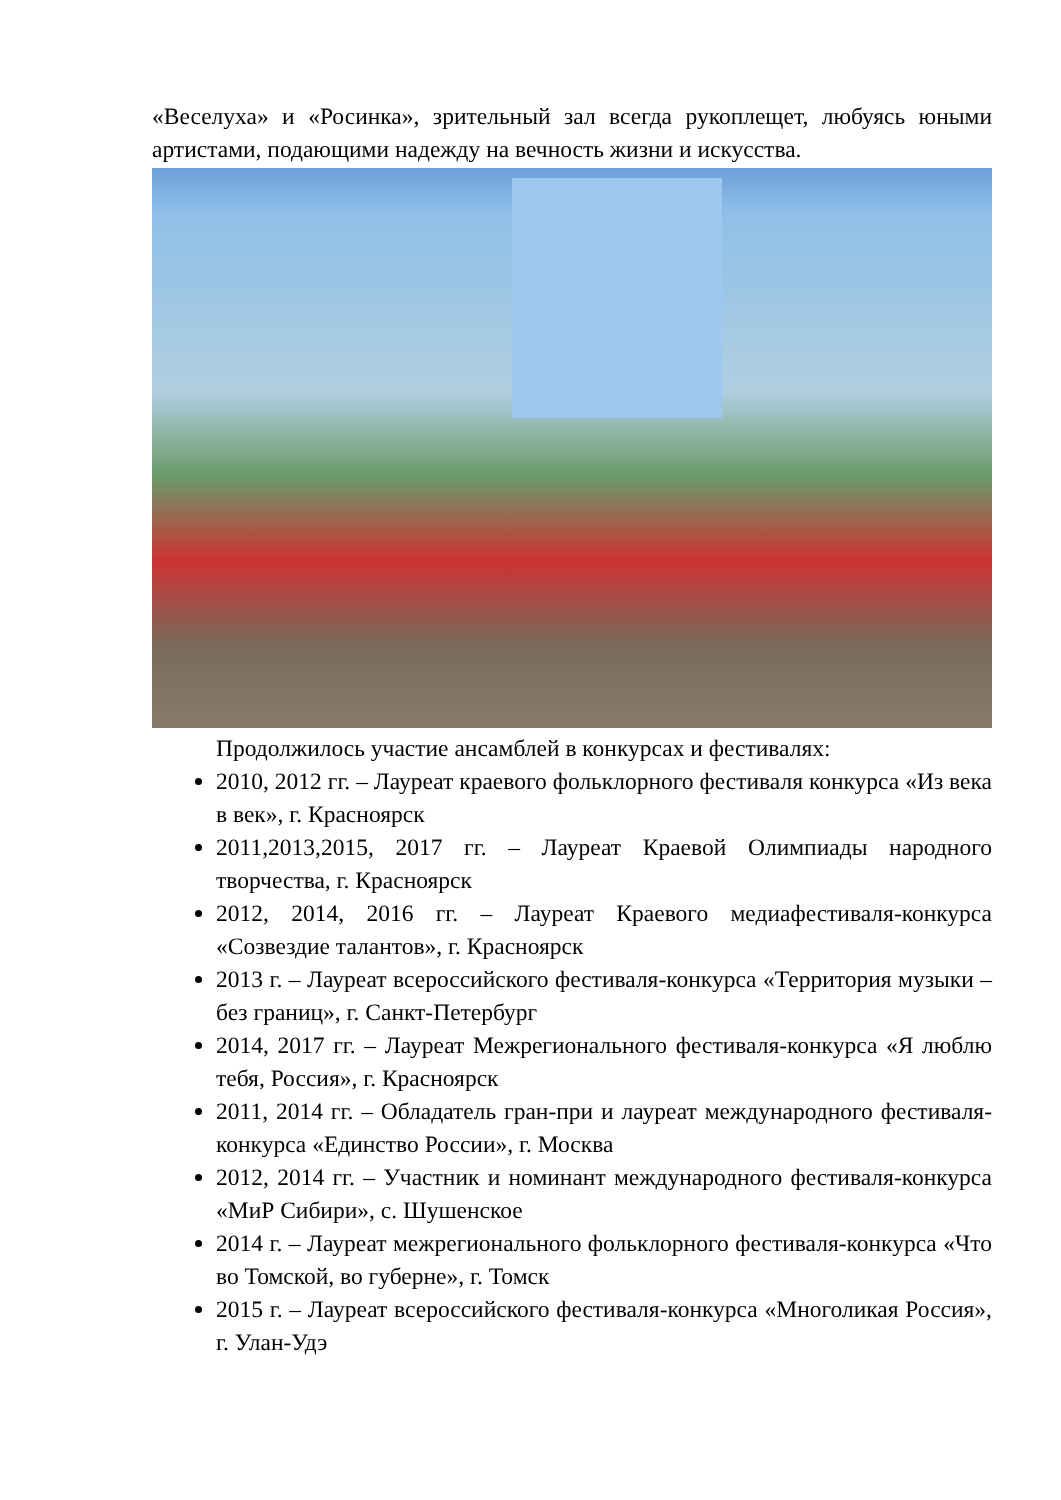«Веселуха» и «Росинка», зрительный зал всегда рукоплещет, любуясь юными артистами, подающими надежду на вечность жизни и искусства.
Продолжилось участие ансамблей в конкурсах и фестивалях:
2010, 2012 гг. – Лауреат краевого фольклорного фестиваля конкурса «Из века в век», г. Красноярск
2011,2013,2015, 2017 гг. – Лауреат Краевой Олимпиады народного творчества, г. Красноярск
2012, 2014, 2016 гг. – Лауреат Краевого медиафестиваля-конкурса «Созвездие талантов», г. Красноярск
2013 г. – Лауреат всероссийского фестиваля-конкурса «Территория музыки – без границ», г. Санкт-Петербург
2014, 2017 гг. – Лауреат Межрегионального фестиваля-конкурса «Я люблю тебя, Россия», г. Красноярск
2011, 2014 гг. – Обладатель гран-при и лауреат международного фестиваля-конкурса «Единство России», г. Москва
2012, 2014 гг. – Участник и номинант международного фестиваля-конкурса «МиР Сибири», с. Шушенское
2014 г. – Лауреат межрегионального фольклорного фестиваля-конкурса «Что во Томской, во губерне», г. Томск
2015 г. – Лауреат всероссийского фестиваля-конкурса «Многоликая Россия», г. Улан-Удэ